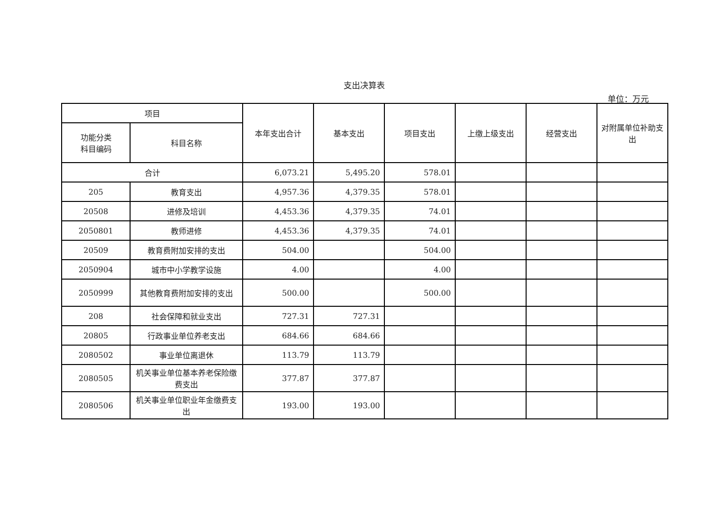支出决算表
单位：万元
| 项目 | | 本年支出合计 | 基本支出 | 项目支出 | 上缴上级支出 | 经营支出 | 对附属单位补助支出 |
| --- | --- | --- | --- | --- | --- | --- | --- |
| 功能分类 科目编码 | 科目名称 | | | | | | |
| 合计 | | 6,073.21 | 5,495.20 | 578.01 | | | |
| 205 | 教育支出 | 4,957.36 | 4,379.35 | 578.01 | | | |
| 20508 | 进修及培训 | 4,453.36 | 4,379.35 | 74.01 | | | |
| 2050801 | 教师进修 | 4,453.36 | 4,379.35 | 74.01 | | | |
| 20509 | 教育费附加安排的支出 | 504.00 | | 504.00 | | | |
| 2050904 | 城市中小学教学设施 | 4.00 | | 4.00 | | | |
| 2050999 | 其他教育费附加安排的支出 | 500.00 | | 500.00 | | | |
| 208 | 社会保障和就业支出 | 727.31 | 727.31 | | | | |
| 20805 | 行政事业单位养老支出 | 684.66 | 684.66 | | | | |
| 2080502 | 事业单位离退休 | 113.79 | 113.79 | | | | |
| 2080505 | 机关事业单位基本养老保险缴费支出 | 377.87 | 377.87 | | | | |
| 2080506 | 机关事业单位职业年金缴费支出 | 193.00 | 193.00 | | | | |